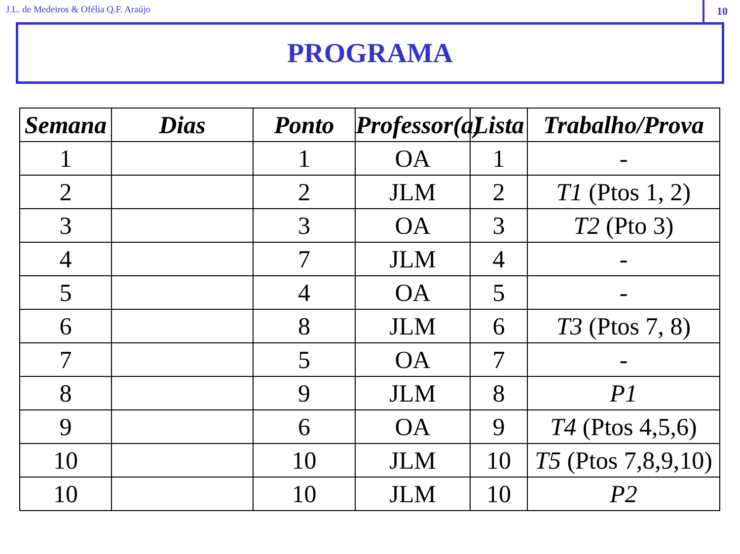J.L. de Medeiros & Ofélia Q.F. Araújo
10
PROGRAMA
| Semana | Dias | Ponto | Professor(a) | Lista | Trabalho/Prova |
| --- | --- | --- | --- | --- | --- |
| 1 | | 1 | OA | 1 | - |
| 2 | | 2 | JLM | 2 | T1 (Ptos 1, 2) |
| 3 | | 3 | OA | 3 | T2 (Pto 3) |
| 4 | | 7 | JLM | 4 | - |
| 5 | | 4 | OA | 5 | - |
| 6 | | 8 | JLM | 6 | T3 (Ptos 7, 8) |
| 7 | | 5 | OA | 7 | - |
| 8 | | 9 | JLM | 8 | P1 |
| 9 | | 6 | OA | 9 | T4 (Ptos 4,5,6) |
| 10 | | 10 | JLM | 10 | T5 (Ptos 7,8,9,10) |
| 10 | | 10 | JLM | 10 | P2 |